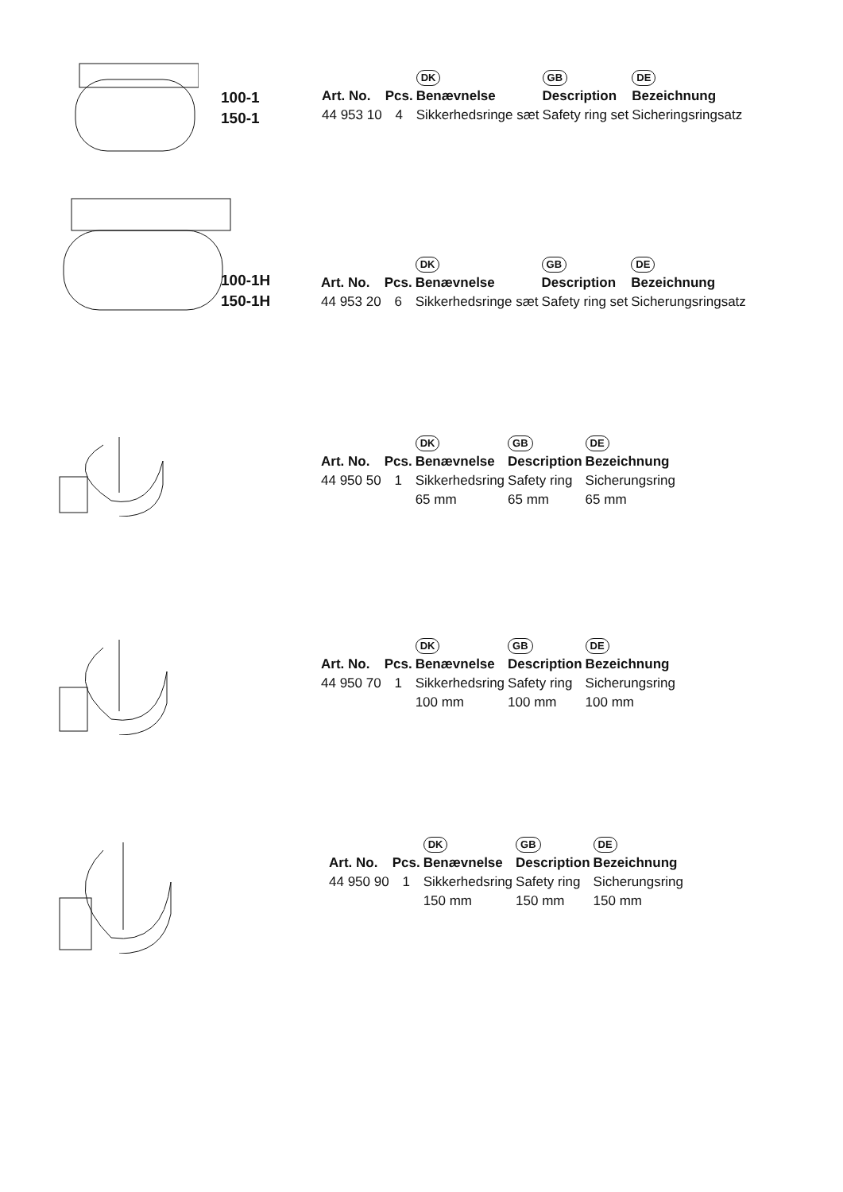100-1
150-1
| | | DK | GB | DE |
| --- | --- | --- | --- | --- |
| Art. No. | Pcs. | Benævnelse | Description | Bezeichnung |
| 44 953 10 | 4 | Sikkerhedsringe sæt | Safety ring set | Sicheringsringsatz |
100-1H
150-1H
| | | DK | GB | DE |
| --- | --- | --- | --- | --- |
| Art. No. | Pcs. | Benævnelse | Description | Bezeichnung |
| 44 953 20 | 6 | Sikkerhedsringe sæt | Safety ring set | Sicherungsringsatz |
| | | DK | GB | DE |
| --- | --- | --- | --- | --- |
| Art. No. | Pcs. | Benævnelse | Description | Bezeichnung |
| 44 950 50 | 1 | Sikkerhedsring 65 mm | Safety ring 65 mm | Sicherungsring 65 mm |
| | | DK | GB | DE |
| --- | --- | --- | --- | --- |
| Art. No. | Pcs. | Benævnelse | Description | Bezeichnung |
| 44 950 70 | 1 | Sikkerhedsring 100 mm | Safety ring 100 mm | Sicherungsring 100 mm |
| | | DK | GB | DE |
| --- | --- | --- | --- | --- |
| Art. No. | Pcs. | Benævnelse | Description | Bezeichnung |
| 44 950 90 | 1 | Sikkerhedsring 150 mm | Safety ring 150 mm | Sicherungsring 150 mm |